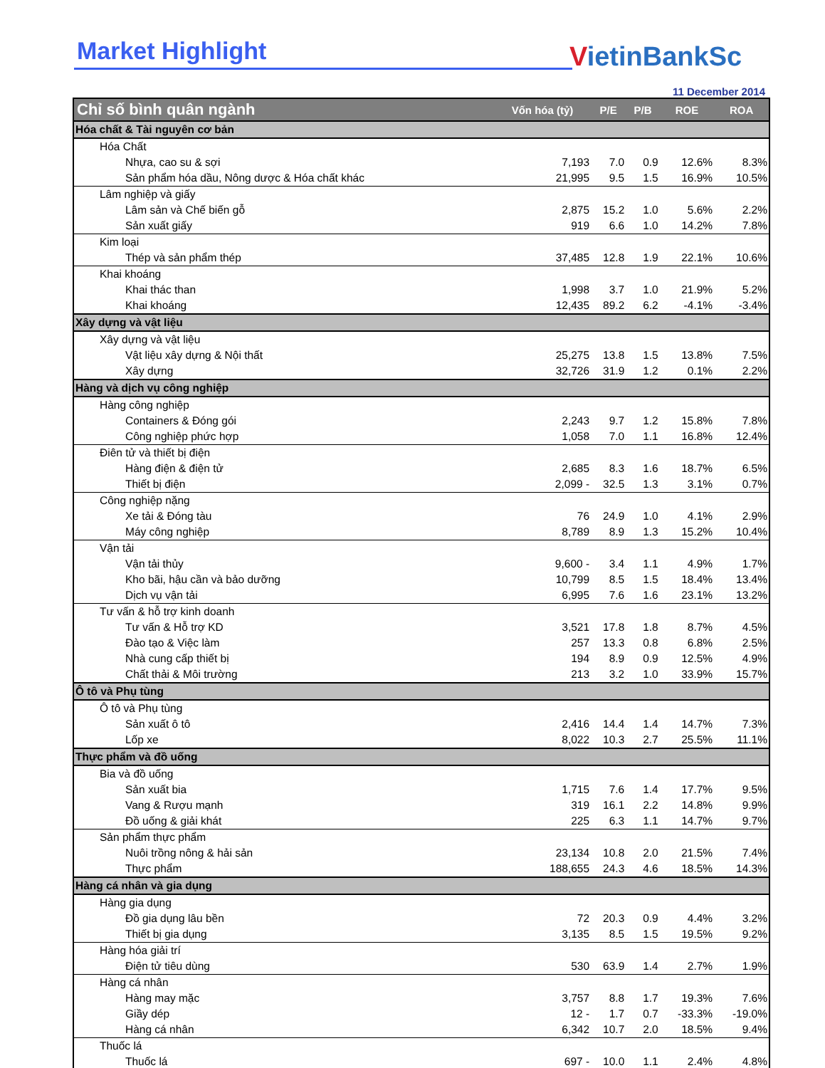Market Highlight VietinBankSc
11 December 2014
| Chỉ số bình quân ngành | Vốn hóa (tỷ) | P/E | P/B | ROE | ROA |
| --- | --- | --- | --- | --- | --- |
| Hóa chất & Tài nguyên cơ bản | | | | | |
| Hóa Chất | | | | | |
| Nhựa, cao su & sợi | 7,193 | 7.0 | 0.9 | 12.6% | 8.3% |
| Sản phẩm hóa dầu, Nông dược & Hóa chất khác | 21,995 | 9.5 | 1.5 | 16.9% | 10.5% |
| Lâm nghiệp và giấy | | | | | |
| Lâm sản và Chế biến gỗ | 2,875 | 15.2 | 1.0 | 5.6% | 2.2% |
| Sản xuất giấy | 919 | 6.6 | 1.0 | 14.2% | 7.8% |
| Kim loại | | | | | |
| Thép và sản phẩm thép | 37,485 | 12.8 | 1.9 | 22.1% | 10.6% |
| Khai khoáng | | | | | |
| Khai thác than | 1,998 | 3.7 | 1.0 | 21.9% | 5.2% |
| Khai khoáng | 12,435 | 89.2 | 6.2 | -4.1% | -3.4% |
| Xây dựng và vật liệu | | | | | |
| Xây dựng và vật liệu | | | | | |
| Vật liệu xây dựng & Nội thất | 25,275 | 13.8 | 1.5 | 13.8% | 7.5% |
| Xây dựng | 32,726 | 31.9 | 1.2 | 0.1% | 2.2% |
| Hàng và dịch vụ công nghiệp | | | | | |
| Hàng công nghiệp | | | | | |
| Containers & Đóng gói | 2,243 | 9.7 | 1.2 | 15.8% | 7.8% |
| Công nghiệp phức hợp | 1,058 | 7.0 | 1.1 | 16.8% | 12.4% |
| Điên tử và thiết bị điện | | | | | |
| Hàng điện & điện tử | 2,685 | 8.3 | 1.6 | 18.7% | 6.5% |
| Thiết bị điện | 2,099 - | 32.5 | 1.3 | 3.1% | 0.7% |
| Công nghiệp nặng | | | | | |
| Xe tải & Đóng tàu | 76 | 24.9 | 1.0 | 4.1% | 2.9% |
| Máy công nghiệp | 8,789 | 8.9 | 1.3 | 15.2% | 10.4% |
| Vận tải | | | | | |
| Vận tải thủy | 9,600 - | 3.4 | 1.1 | 4.9% | 1.7% |
| Kho bãi, hậu cần và bảo dưỡng | 10,799 | 8.5 | 1.5 | 18.4% | 13.4% |
| Dịch vụ vận tải | 6,995 | 7.6 | 1.6 | 23.1% | 13.2% |
| Tư vấn & hỗ trợ kinh doanh | | | | | |
| Tư vấn & Hỗ trợ KD | 3,521 | 17.8 | 1.8 | 8.7% | 4.5% |
| Đào tạo & Việc làm | 257 | 13.3 | 0.8 | 6.8% | 2.5% |
| Nhà cung cấp thiết bị | 194 | 8.9 | 0.9 | 12.5% | 4.9% |
| Chất thải & Môi trường | 213 | 3.2 | 1.0 | 33.9% | 15.7% |
| Ô tô và Phụ tùng | | | | | |
| Ô tô và Phụ tùng | | | | | |
| Sản xuất ô tô | 2,416 | 14.4 | 1.4 | 14.7% | 7.3% |
| Lốp xe | 8,022 | 10.3 | 2.7 | 25.5% | 11.1% |
| Thực phẩm và đồ uống | | | | | |
| Bia và đồ uống | | | | | |
| Sản xuất bia | 1,715 | 7.6 | 1.4 | 17.7% | 9.5% |
| Vang & Rượu mạnh | 319 | 16.1 | 2.2 | 14.8% | 9.9% |
| Đồ uống & giải khát | 225 | 6.3 | 1.1 | 14.7% | 9.7% |
| Sản phẩm thực phẩm | | | | | |
| Nuôi trồng nông & hải sản | 23,134 | 10.8 | 2.0 | 21.5% | 7.4% |
| Thực phẩm | 188,655 | 24.3 | 4.6 | 18.5% | 14.3% |
| Hàng cá nhân và gia dụng | | | | | |
| Hàng gia dụng | | | | | |
| Đồ gia dụng lâu bền | 72 | 20.3 | 0.9 | 4.4% | 3.2% |
| Thiết bị gia dụng | 3,135 | 8.5 | 1.5 | 19.5% | 9.2% |
| Hàng hóa giải trí | | | | | |
| Điện tử tiêu dùng | 530 | 63.9 | 1.4 | 2.7% | 1.9% |
| Hàng cá nhân | | | | | |
| Hàng may mặc | 3,757 | 8.8 | 1.7 | 19.3% | 7.6% |
| Giầy dép | 12 - | 1.7 | 0.7 | -33.3% | -19.0% |
| Hàng cá nhân | 6,342 | 10.7 | 2.0 | 18.5% | 9.4% |
| Thuốc lá | | | | | |
| Thuốc lá | 697 - | 10.0 | 1.1 | 2.4% | 4.8% |